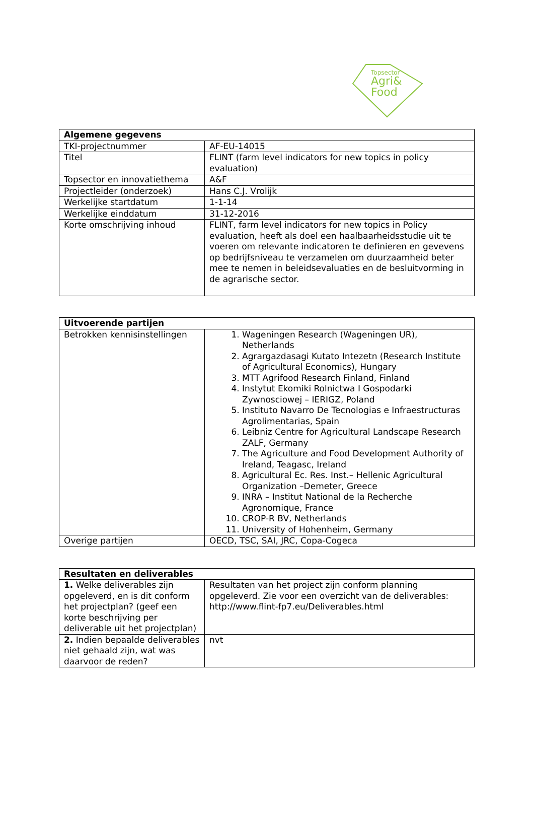Topsector
Agri&
Food
| Algemene gegevens | |
| --- | --- |
| TKI-projectnummer | AF-EU-14015 |
| Titel | FLINT (farm level indicators for new topics in policy evaluation) |
| Topsector en innovatiethema | A&F |
| Projectleider (onderzoek) | Hans C.J. Vrolijk |
| Werkelijke startdatum | 1-1-14 |
| Werkelijke einddatum | 31-12-2016 |
| Korte omschrijving inhoud | FLINT, farm level indicators for new topics in Policy evaluation, heeft als doel een haalbaarheidsstudie uit te voeren om relevante indicatoren te definieren en gevevens op bedrijfsniveau te verzamelen om duurzaamheid beter mee te nemen in beleidsevaluaties en de besluitvorming in de agrarische sector. |
| Uitvoerende partijen | |
| --- | --- |
| Betrokken kennisinstellingen | 1. Wageningen Research (Wageningen UR), Netherlands 2. Agrargazdasagi Kutato Intezetn (Research Institute of Agricultural Economics), Hungary 3. MTT Agrifood Research Finland, Finland 4. Instytut Ekomiki Rolnictwa I Gospodarki Zywnosciowej – IERIGZ, Poland 5. Instituto Navarro De Tecnologias e Infraestructuras Agrolimentarias, Spain 6. Leibniz Centre for Agricultural Landscape Research ZALF, Germany 7. The Agriculture and Food Development Authority of Ireland, Teagasc, Ireland 8. Agricultural Ec. Res. Inst.– Hellenic Agricultural Organization –Demeter, Greece 9. INRA – Institut National de la Recherche Agronomique, France 10. CROP-R BV, Netherlands 11. University of Hohenheim, Germany |
| Overige partijen | OECD, TSC, SAI, JRC, Copa-Cogeca |
| Resultaten en deliverables | |
| --- | --- |
| 1. Welke deliverables zijn opgeleverd, en is dit conform het projectplan? (geef een korte beschrijving per deliverable uit het projectplan) | Resultaten van het project zijn conform planning opgeleverd. Zie voor een overzicht van de deliverables: http://www.flint-fp7.eu/Deliverables.html |
| 2. Indien bepaalde deliverables niet gehaald zijn, wat was daarvoor de reden? | nvt |